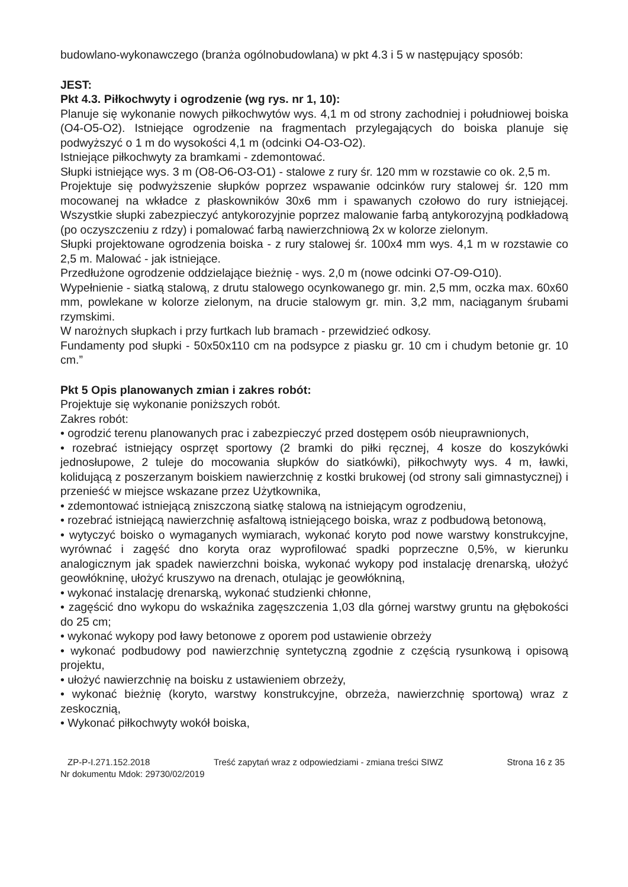budowlano-wykonawczego (branża ogólnobudowlana) w pkt 4.3 i 5 w następujący sposób:
JEST:
Pkt 4.3. Piłkochwyty i ogrodzenie (wg rys. nr 1, 10):
Planuje się wykonanie nowych piłkochwytów wys. 4,1 m od strony zachodniej i południowej boiska (O4-O5-O2). Istniejące ogrodzenie na fragmentach przylegających do boiska planuje się podwyższyć o 1 m do wysokości 4,1 m (odcinki O4-O3-O2).
Istniejące piłkochwyty za bramkami - zdemontować.
Słupki istniejące wys. 3 m (O8-O6-O3-O1) - stalowe z rury śr. 120 mm w rozstawie co ok. 2,5 m.
Projektuje się podwyższenie słupków poprzez wspawanie odcinków rury stalowej śr. 120 mm mocowanej na wkładce z płaskowników 30x6 mm i spawanych czołowo do rury istniejącej. Wszystkie słupki zabezpieczyć antykorozyjnie poprzez malowanie farbą antykorozyjną podkładową (po oczyszczeniu z rdzy) i pomalować farbą nawierzchniową 2x w kolorze zielonym.
Słupki projektowane ogrodzenia boiska - z rury stalowej śr. 100x4 mm wys. 4,1 m w rozstawie co 2,5 m. Malować - jak istniejące.
Przedłużone ogrodzenie oddzielające bieżnię - wys. 2,0 m (nowe odcinki O7-O9-O10).
Wypełnienie - siatką stalową, z drutu stalowego ocynkowanego gr. min. 2,5 mm, oczka max. 60x60 mm, powlekane w kolorze zielonym, na drucie stalowym gr. min. 3,2 mm, naciąganym śrubami rzymskimi.
W narożnych słupkach i przy furtkach lub bramach - przewidzieć odkosy.
Fundamenty pod słupki - 50x50x110 cm na podsypce z piasku gr. 10 cm i chudym betonie gr. 10 cm.”
Pkt 5 Opis planowanych zmian i zakres robót:
Projektuje się wykonanie poniższych robót.
Zakres robót:
• ogrodzić terenu planowanych prac i zabezpieczyć przed dostępem osób nieuprawnionych,
• rozebrać istniejący osprzęt sportowy (2 bramki do piłki ręcznej, 4 kosze do koszykówki jednosłupowe, 2 tuleje do mocowania słupków do siatkówki), piłkochwyty wys. 4 m, ławki, kolidującą z poszerzanym boiskiem nawierzchnię z kostki brukowej (od strony sali gimnastycznej) i przenieść w miejsce wskazane przez Użytkownika,
• zdemontować istniejącą zniszczoną siatkę stalową na istniejącym ogrodzeniu,
• rozebrać istniejącą nawierzchnię asfaltową istniejącego boiska, wraz z podbudową betonową,
• wytyczyć boisko o wymaganych wymiarach, wykonać koryto pod nowe warstwy konstrukcyjne, wyrównać i zagęść dno koryta oraz wyprofilować spadki poprzeczne 0,5%, w kierunku analogicznym jak spadek nawierzchni boiska, wykonać wykopy pod instalację drenarską, ułożyć geowłókninę, ułożyć kruszywo na drenach, otulając je geowłókniną,
• wykonać instalację drenarską, wykonać studzienki chłonne,
• zagęścić dno wykopu do wskaźnika zagęszczenia 1,03 dla górnej warstwy gruntu na głębokości do 25 cm;
• wykonać wykopy pod ławy betonowe z oporem pod ustawienie obrzeży
• wykonać podbudowy pod nawierzchnię syntetyczną zgodnie z częścią rysunkową i opisową projektu,
• ułożyć nawierzchnię na boisku z ustawieniem obrzeży,
• wykonać bieżnię (koryto, warstwy konstrukcyjne, obrzeża, nawierzchnię sportową) wraz z zeskocznią,
• Wykonać piłkochwyty wokół boiska,
ZP-P-I.271.152.2018 Treść zapytań wraz z odpowiedziami - zmiana treści SIWZ Strona 16 z 35
Nr dokumentu Mdok: 29730/02/2019